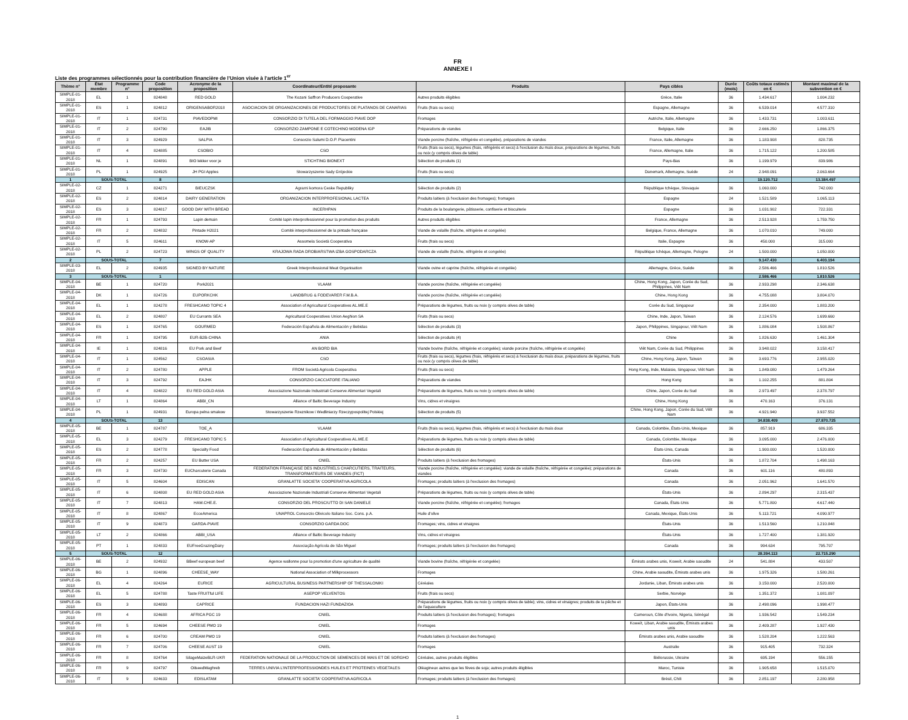FR
ANNEXE I
Liste des programmes sélectionnés pour la contribution financière de l'Union visée à l'article 1<sup>er</sup>
| Thème n° | État membre | Programme n° | Code proposition | Acronyme de la proposition | Coordinateur/Entité proposante | Produits | Pays cibles | Durée (mois) | Coûts totaux estimés en € | Montant maximal de la subvention en € |
| --- | --- | --- | --- | --- | --- | --- | --- | --- | --- | --- |
| SIMPLE-01-2018 | EL | 1 | 824848 | RED GOLD | The Kozani Saffron Producers Cooperative | Autres produits éligibles | Grèce, Italie | 36 | 1.434.617 | 1.004.232 |
| SIMPLE-01-2018 | ES | 1 | 824812 | ORIGENSABOR2018 | ASOCIACION DE ORGANIZACIONES DE PRODUCTORES DE PLATANOS DE CANARIAS | Fruits (frais ou secs) | Espagne, Allemagne | 36 | 6.539.014 | 4.577.310 |
| SIMPLE-01-2018 | IT | 1 | 824731 | PIAVEDOPMI | CONSORZIO DI TUTELA DEL FORMAGGIO PIAVE DOP | Fromages | Autriche, Italie, Allemagne | 36 | 1.433.731 | 1.003.611 |
| SIMPLE-01-2018 | IT | 2 | 824790 | EAJIB | CONSORZIO ZAMPONE E COTECHINO MODENA IGP | Préparations de viandes | Belgique, Italie | 36 | 2.666.250 | 1.866.375 |
| SIMPLE-01-2018 | IT | 3 | 824929 | SALPIA | Consorzio Salumi D.O.P. Piacentini | Viande porcine (fraîche, réfrigérée et congelée), préparations de viandes | France, Italie, Allemagne | 36 | 1.183.908 | 828.735 |
| SIMPLE-01-2018 | IT | 4 | 824885 | CSOBIO | CSO | Fruits (frais ou secs), légumes (frais, réfrigérés et secs) à l'exclusion du maïs doux, préparations de légumes, fruits ou noix (y compris olives de table) | France, Allemagne, Italie | 36 | 1.715.122 | 1.200.585 |
| SIMPLE-01-2018 | NL | 1 | 824891 | BIO lekker voor je | STICHTING BIONEXT | Sélection de produits (1) | Pays-Bas | 36 | 1.199.979 | 839.986 |
| SIMPLE-01-2018 | PL | 1 | 824925 | JH PGI Apples | Stowarzyszenie Sady Grójeckie | Fruits (frais ou secs) | Danemark, Allemagne, Suède | 24 | 2.948.091 | 2.063.664 |
| 1 | SOUS-TOTAL | | 8 | | | | | | 19.120.712 | 13.384.497 |
| SIMPLE-02-2018 | CZ | 1 | 824271 | BIEUCZSK | Agrarni komora Ceske Republiky | Sélection de produits (2) | République tchèque, Slovaquie | 36 | 1.060.000 | 742.000 |
| SIMPLE-02-2018 | ES | 2 | 824814 | DAIRY GENERATION | ORGANIZACION INTERPROFESIONAL LACTEA | Produits laitiers (à l'exclusion des fromages); fromages | Espagne | 24 | 1.521.589 | 1.065.113 |
| SIMPLE-02-2018 | ES | 3 | 824817 | GOOD DAY WITH BREAD | INCERHPAN | Produits de la boulangerie, pâtisserie, confiserie et biscuiterie | Espagne | 36 | 1.031.902 | 722.331 |
| SIMPLE-02-2018 | FR | 1 | 824793 | Lapin demain | Comité lapin interprofessionnel pour la promotion des produits | Autres produits éligibles | France, Allemagne | 36 | 2.513.928 | 1.759.750 |
| SIMPLE-02-2018 | FR | 2 | 824832 | Pintade H2021 | Comité interprofessionnel de la pintade française | Viande de volaille (fraîche, réfrigérée et congelée) | Belgique, France, Allemagne | 36 | 1.070.010 | 749.000 |
| SIMPLE-02-2018 | IT | 5 | 824611 | KNOW-AP | Assomela Società Cooperativa | Fruits (frais ou secs) | Italie, Espagne | 36 | 450.000 | 315.000 |
| SIMPLE-02-2018 | PL | 2 | 824723 | WINGS OF QUALITY | KRAJOWA RADA DROBIARSTWA IZBA GOSPODARCZA | Viande de volaille (fraîche, réfrigérée et congelée) | République tchèque, Allemagne, Pologne | 24 | 1.500.000 | 1.050.000 |
| 2 | SOUS-TOTAL | | 7 | | | | | | 9.147.430 | 6.403.194 |
| SIMPLE-03-2018 | EL | 2 | 824935 | SIGNED BY NATURE | Greek Interprofessional Meat Organisation | Viande ovine et caprine (fraîche, réfrigérée et congelée) | Allemagne, Grèce, Suède | 36 | 2.586.466 | 1.810.526 |
| 3 | SOUS-TOTAL | | 1 | | | | | | 2.586.466 | 1.810.526 |
| SIMPLE-04-2018 | BE | 1 | 824720 | Pork2021 | VLAAM | Viande porcine (fraîche, réfrigérée et congelée) | Chine, Hong Kong, Japon, Corée du Sud, Philippines, Viêt Nam | 36 | 2.933.298 | 2.346.638 |
| SIMPLE-04-2018 | DK | 1 | 824726 | EUPORKCHK | LANDBRUG & FODEVARER F.M.B.A. | Viande porcine (fraîche, réfrigérée et congelée) | Chine, Hong Kong | 36 | 4.755.088 | 3.804.070 |
| SIMPLE-04-2018 | EL | 1 | 824278 | FRESHCANO TOPIC 4 | Association of Agricultural Cooperatives AL.ME.E | Préparations de légumes, fruits ou noix (y compris olives de table) | Corée du Sud, Singapour | 36 | 2.354.000 | 1.883.200 |
| SIMPLE-04-2018 | EL | 2 | 824807 | EU Currants SEA | Agricultural Cooperatives Union Aeghion SA | Fruits (frais ou secs) | Chine, Inde, Japon, Taïwan | 36 | 2.124.576 | 1.699.660 |
| SIMPLE-04-2018 | ES | 1 | 824765 | GOURMED | Federación Española de Alimentación y Bebidas | Sélection de produits (3) | Japon, Philippines, Singapour, Viêt Nam | 36 | 1.886.084 | 1.508.867 |
| SIMPLE-04-2018 | FR | 1 | 824795 | EUR-B2B-CHINA | ANIA | Sélection de produits (4) | Chine | 36 | 1.826.630 | 1.461.304 |
| SIMPLE-04-2018 | IE | 1 | 824816 | EU Pork and Beef | AN BORD BIA | Viande bovine (fraîche, réfrigérée et congelée); viande porcine (fraîche, réfrigérée et congelée) | Viêt Nam, Corée du Sud, Philippines | 36 | 3.948.022 | 3.158.417 |
| SIMPLE-04-2018 | IT | 1 | 824562 | CSOASIA | CSO | Fruits (frais ou secs), légumes (frais, réfrigérés et secs) à l'exclusion du maïs doux, préparations de légumes, fruits ou noix (y compris olives de table) | Chine, Hong Kong, Japon, Taïwan | 36 | 3.693.776 | 2.955.020 |
| SIMPLE-04-2018 | IT | 2 | 824780 | APPLE | FROM Società Agricola Cooperativa | Fruits (frais ou secs) | Hong Kong, Inde, Malaisie, Singapour, Viêt Nam | 36 | 1.849.080 | 1.479.264 |
| SIMPLE-04-2018 | IT | 3 | 824792 | EAJHK | CONSORZIO CACCIATORE ITALIANO | Préparations de viandes | Hong Kong | 36 | 1.102.255 | 881.804 |
| SIMPLE-04-2018 | IT | 4 | 824822 | EU RED GOLD ASIA | Associazione Nazionale Industriali Conserve Alimentari Vegetali | Préparations de légumes, fruits ou noix (y compris olives de table) | Chine, Japon, Corée du Sud | 36 | 2.973.497 | 2.378.797 |
| SIMPLE-04-2018 | LT | 1 | 824864 | ABBI_CN | Alliance of Baltic Beverage Industry | Vins, cidres et vinaigres | Chine, Hong Kong | 36 | 470.163 | 376.131 |
| SIMPLE-04-2018 | PL | 1 | 824931 | Europa pelna smakow | Stowarzyszenie Rzeznikow i Wedliniarzy Rzeczypospolitej Polskiej | Sélection de produits (5) | Chine, Hong Kong, Japon, Corée du Sud, Viêt Nam | 36 | 4.921.940 | 3.937.552 |
| 4 | SOUS-TOTAL | | 13 | | | | | | 34.838.409 | 27.870.725 |
| SIMPLE-05-2018 | BE | 1 | 824787 | TOE_A | VLAAM | Fruits (frais ou secs), légumes (frais, réfrigérés et secs) à l'exclusion du maïs doux | Canada, Colombie, États-Unis, Mexique | 36 | 857.919 | 686.335 |
| SIMPLE-05-2018 | EL | 3 | 824279 | FRESHCANO TOPIC 5 | Association of Agricultural Cooperatives AL.ME.E | Préparations de légumes, fruits ou noix (y compris olives de table) | Canada, Colombie, Mexique | 36 | 3.095.000 | 2.476.000 |
| SIMPLE-05-2018 | ES | 2 | 824778 | Specialty Food | Federación Española de Alimentación y Bebidas | Sélection de produits (6) | États-Unis, Canada | 36 | 1.900.000 | 1.520.000 |
| SIMPLE-05-2018 | FR | 2 | 824257 | EU Butter USA | CNIEL | Produits laitiers (à l'exclusion des fromages) | États-Unis | 36 | 1.872.704 | 1.498.163 |
| SIMPLE-05-2018 | FR | 3 | 824730 | EUCharcuterie Canada | FEDERATION FRANÇAISE DES INDUSTRIELS CHARCUTIERS, TRAITEURS, TRANSFORMATEURS DE VIANDES (FICT) | Viande porcine (fraîche, réfrigérée et congelée); viande de volaille (fraîche, réfrigérée et congelée); préparations de viandes | Canada | 36 | 601.116 | 480.893 |
| SIMPLE-05-2018 | IT | 5 | 824604 | EDISCAN | GRANLATTE SOCIETA' COOPERATIVA AGRICOLA | Fromages; produits laitiers (à l'exclusion des fromages) | Canada | 36 | 2.051.962 | 1.641.570 |
| SIMPLE-05-2018 | IT | 6 | 824808 | EU RED GOLD ASIA | Associazione Nazionale Industriali Conserve Alimentari Vegetali | Préparations de légumes, fruits ou noix (y compris olives de table) | États-Unis | 36 | 2.894.297 | 2.315.437 |
| SIMPLE-05-2018 | IT | 7 | 824813 | HAM.CHE.E. | CONSORZIO DEL PROSCIUTTO DI SAN DANIELE | Viande porcine (fraîche, réfrigérée et congelée); fromages | Canada, États-Unis | 36 | 5.771.800 | 4.617.440 |
| SIMPLE-05-2018 | IT | 8 | 824867 | EcceAmerica | UNAPROL Consorzio Olivicolo Italiano Soc. Cons. p.A. | Huile d'olive | Canada, Mexique, États-Unis | 36 | 5.113.721 | 4.090.977 |
| SIMPLE-05-2018 | IT | 9 | 824873 | GARDA-PIAVE | CONSORZIO GARDA DOC | Fromages; vins, cidres et vinaigres | États-Unis | 36 | 1.513.560 | 1.210.848 |
| SIMPLE-05-2018 | LT | 2 | 824866 | ABBI_USA | Alliance of Baltic Beverage Industry | Vins, cidres et vinaigres | États-Unis | 36 | 1.727.400 | 1.381.920 |
| SIMPLE-05-2018 | PT | 1 | 824833 | EUFreeGrazingDairy | Associação Agrícola de São Miguel | Fromages; produits laitiers (à l'exclusion des fromages) | Canada | 36 | 994.634 | 795.707 |
| 5 | SOUS-TOTAL | | 12 | | | | | | 28.394.113 | 22.715.290 |
| SIMPLE-06-2018 | BE | 2 | 824932 | BBeef european beef | Agence wallonne pour la promotion d'une agriculture de qualité | Viande bovine (fraîche, réfrigérée et congelée) | Émirats arabes unis, Koweït, Arabie saoudite | 24 | 541.884 | 433.507 |
| SIMPLE-06-2018 | BG | 1 | 824896 | CHEESE_WAY | National Association of Milkprocessors | Fromages | Chine, Arabie saoudite, Émirats arabes unis | 36 | 1.975.326 | 1.580.261 |
| SIMPLE-06-2018 | EL | 4 | 824264 | EURICE | AGRICULTURAL BUSINESS PARTNERSHIP OF THESSALONIKI | Céréales | Jordanie, Liban, Émirats arabes unis | 36 | 3.150.000 | 2.520.000 |
| SIMPLE-06-2018 | EL | 5 | 824788 | Taste FRUITful LIFE | ASEPOP VELVENTOS | Fruits (frais ou secs) | Serbie, Norvège | 36 | 1.351.372 | 1.081.097 |
| SIMPLE-06-2018 | ES | 3 | 824893 | CAPRICE | FUNDACION HAZI FUNDAZIOA | Préparations de légumes, fruits ou noix (y compris olives de table); vins, cidres et vinaigres; produits de la pêche et de l'aquaculture | Japon, États-Unis | 36 | 2.498.096 | 1.998.477 |
| SIMPLE-06-2018 | FR | 4 | 824688 | AFRICA PGC 19 | CNIEL | Produits laitiers (à l'exclusion des fromages); fromages | Cameroun, Côte d'Ivoire, Nigeria, Sénégal | 36 | 1.936.542 | 1.549.234 |
| SIMPLE-06-2018 | FR | 5 | 824694 | CHEESE PMO 19 | CNIEL | Fromages | Koweït, Liban, Arabie saoudite, Émirats arabes unis | 36 | 2.409.287 | 1.927.430 |
| SIMPLE-06-2018 | FR | 6 | 824700 | CREAM PMO 19 | CNIEL | Produits laitiers (à l'exclusion des fromages) | Émirats arabes unis, Arabie saoudite | 36 | 1.528.204 | 1.222.563 |
| SIMPLE-06-2018 | FR | 7 | 824706 | CHEESE AUST 19 | CNIEL | Fromages | Australie | 36 | 915.405 | 732.324 |
| SIMPLE-06-2018 | FR | 8 | 824764 | SilageMaizeBLR-UKR | FEDERATION NATIONALE DE LA PRODUCTION DE SEMENCES DE MAIS ET DE SORGHO | Céréales, autres produits éligibles | Biélorussie, Ukraine | 36 | 695.194 | 556.155 |
| SIMPLE-06-2018 | FR | 9 | 824797 | OilseedMaghreb | TERRES UNIVIA L'INTERPROFESSIONDES HUILES ET PROTEINES VEGETALES | Oléagineux autres que les fèves de soja; autres produits éligibles | Maroc, Tunisie | 36 | 1.905.658 | 1.515.070 |
| SIMPLE-06-2018 | IT | 9 | 824633 | EDISLATAM | GRANLATTE SOCIETA' COOPERATIVA AGRICOLA | Fromages; produits laitiers (à l'exclusion des fromages) | Brésil, Chili | 36 | 2.851.197 | 2.280.958 |
1